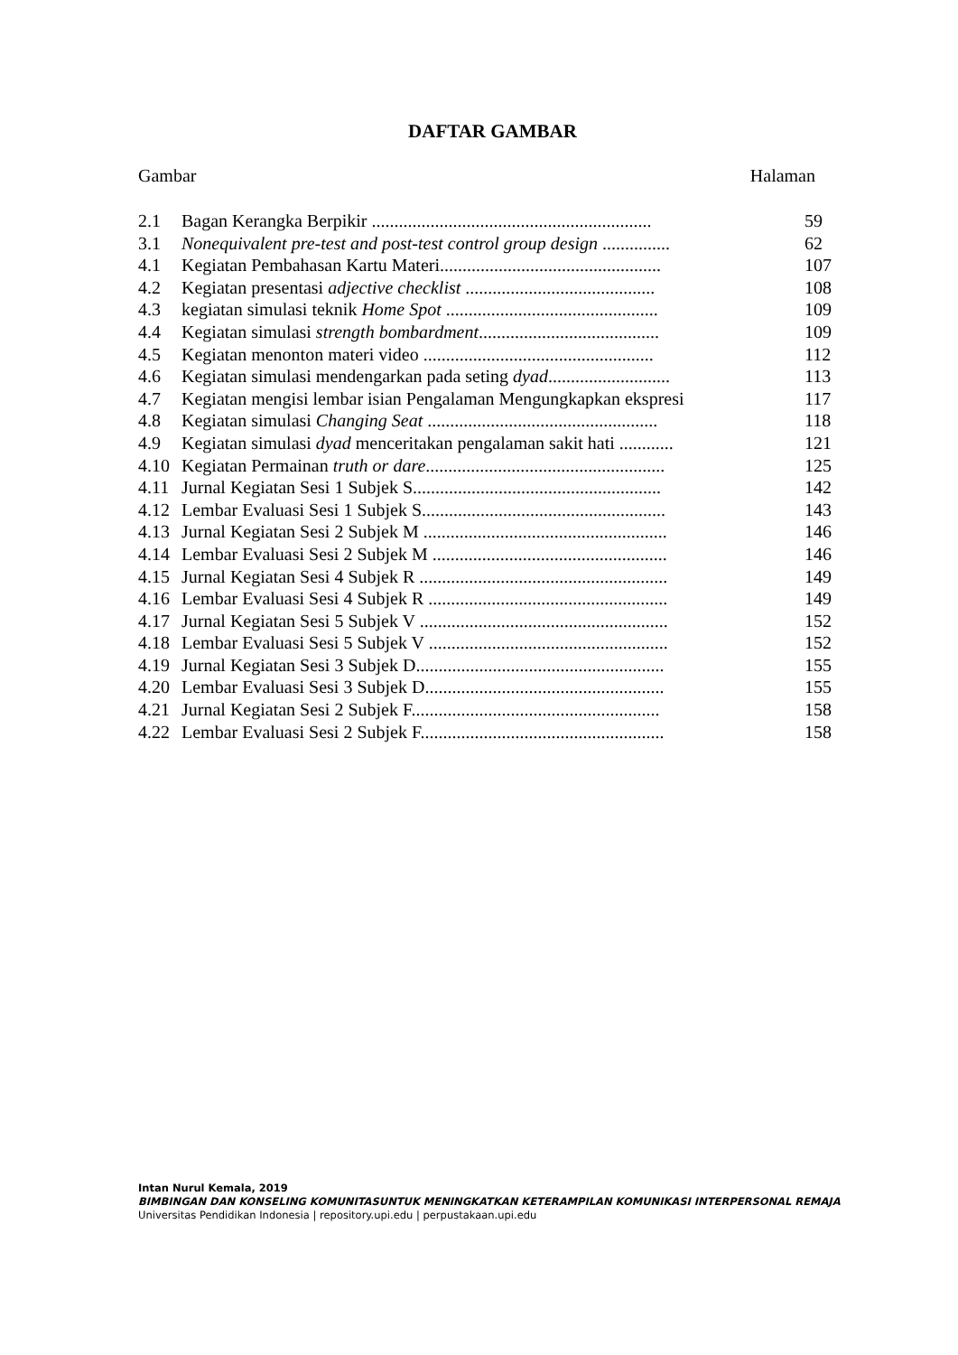DAFTAR GAMBAR
Gambar Halaman
| 2.1 | Bagan Kerangka Berpikir .............................................................. | 59 |
| 3.1 | Nonequivalent pre-test and post-test control group design ............... | 62 |
| 4.1 | Kegiatan Pembahasan Kartu Materi................................................. | 107 |
| 4.2 | Kegiatan presentasi adjective checklist .......................................... | 108 |
| 4.3 | kegiatan simulasi teknik Home Spot ............................................... | 109 |
| 4.4 | Kegiatan simulasi strength bombardment ........................................ | 109 |
| 4.5 | Kegiatan menonton materi video ................................................... | 112 |
| 4.6 | Kegiatan simulasi mendengarkan pada seting dyad ........................... | 113 |
| 4.7 | Kegiatan mengisi lembar isian Pengalaman Mengungkapkan ekspresi | 117 |
| 4.8 | Kegiatan simulasi Changing Seat ................................................... | 118 |
| 4.9 | Kegiatan simulasi dyad menceritakan pengalaman sakit hati ............ | 121 |
| 4.10 | Kegiatan Permainan truth or dare ..................................................... | 125 |
| 4.11 | Jurnal Kegiatan Sesi 1 Subjek S....................................................... | 142 |
| 4.12 | Lembar Evaluasi Sesi 1 Subjek S...................................................... | 143 |
| 4.13 | Jurnal Kegiatan Sesi 2 Subjek M ...................................................... | 146 |
| 4.14 | Lembar Evaluasi Sesi 2 Subjek M .................................................... | 146 |
| 4.15 | Jurnal Kegiatan Sesi 4 Subjek R ....................................................... | 149 |
| 4.16 | Lembar Evaluasi Sesi 4 Subjek R ..................................................... | 149 |
| 4.17 | Jurnal Kegiatan Sesi 5 Subjek V ....................................................... | 152 |
| 4.18 | Lembar Evaluasi Sesi 5 Subjek V ..................................................... | 152 |
| 4.19 | Jurnal Kegiatan Sesi 3 Subjek D....................................................... | 155 |
| 4.20 | Lembar Evaluasi Sesi 3 Subjek D..................................................... | 155 |
| 4.21 | Jurnal Kegiatan Sesi 2 Subjek F....................................................... | 158 |
| 4.22 | Lembar Evaluasi Sesi 2 Subjek F...................................................... | 158 |
Intan Nurul Kemala, 2019
BIMBINGAN DAN KONSELING KOMUNITASUNTUK MENINGKATKAN KETERAMPILAN KOMUNIKASI INTERPERSONAL REMAJA
Universitas Pendidikan Indonesia | repository.upi.edu | perpustakaan.upi.edu